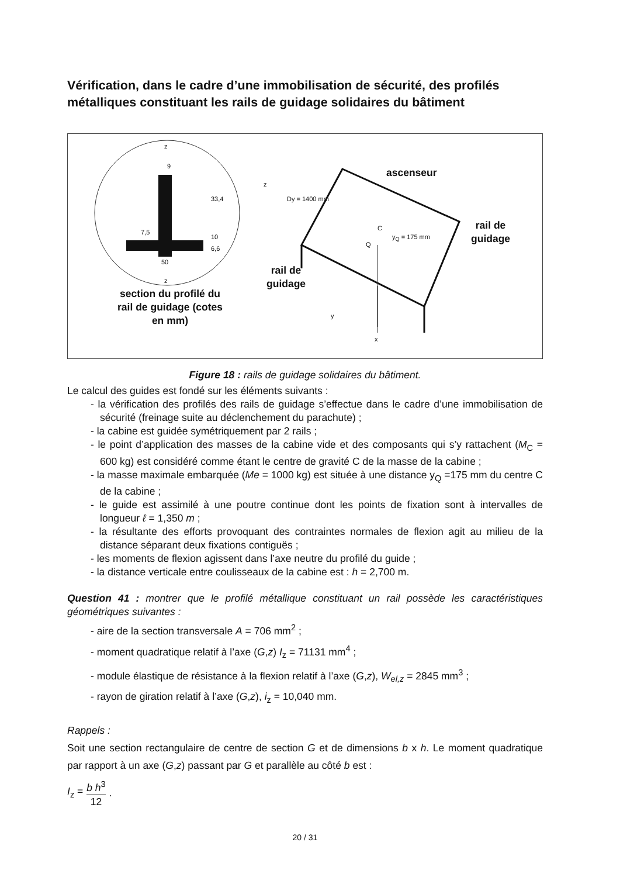Vérification, dans le cadre d’une immobilisation de sécurité, des profilés métalliques constituant les rails de guidage solidaires du bâtiment
section du profilé du rail de guidage (cotes en mm)
ascenseur
rail de
guidage
rail de
guidage
z
9
33,4
7,5
10
6,6
50
z
z
Dy = 1400 mm
C
Q
y<sub>Q</sub> = 175 mm
y
x
Figure 18 : rails de guidage solidaires du bâtiment.
Le calcul des guides est fondé sur les éléments suivants :
- la vérification des profilés des rails de guidage s’effectue dans le cadre d’une immobilisation de sécurité (freinage suite au déclenchement du parachute) ;
- la cabine est guidée symétriquement par 2 rails ;
- le point d’application des masses de la cabine vide et des composants qui s’y rattachent (M<sub>C</sub> = 600 kg) est considéré comme étant le centre de gravité C de la masse de la cabine ;
- la masse maximale embarquée (Me = 1000 kg) est située à une distance y<sub>Q</sub> =175 mm du centre C de la cabine ;
- le guide est assimilé à une poutre continue dont les points de fixation sont à intervalles de longueur ℓ = 1,350 m ;
- la résultante des efforts provoquant des contraintes normales de flexion agit au milieu de la distance séparant deux fixations contiguës ;
- les moments de flexion agissent dans l’axe neutre du profilé du guide ;
- la distance verticale entre coulisseaux de la cabine est : h = 2,700 m.
Question 41 : montrer que le profilé métallique constituant un rail possède les caractéristiques géométriques suivantes :
- aire de la section transversale A = 706 mm<sup>2</sup> ;
- moment quadratique relatif à l’axe (G,z) I<sub>z</sub> = 71131 mm<sup>4</sup> ;
- module élastique de résistance à la flexion relatif à l’axe (G,z), W<sub>el,z</sub> = 2845 mm<sup>3</sup> ;
- rayon de giration relatif à l’axe (G,z), i<sub>z</sub> = 10,040 mm.
Rappels :
Soit une section rectangulaire de centre de section G et de dimensions b x h. Le moment quadratique par rapport à un axe (G,z) passant par G et parallèle au côté b est :
I<sub>z</sub> = b h<sup>3</sup> 12.
20 / 31